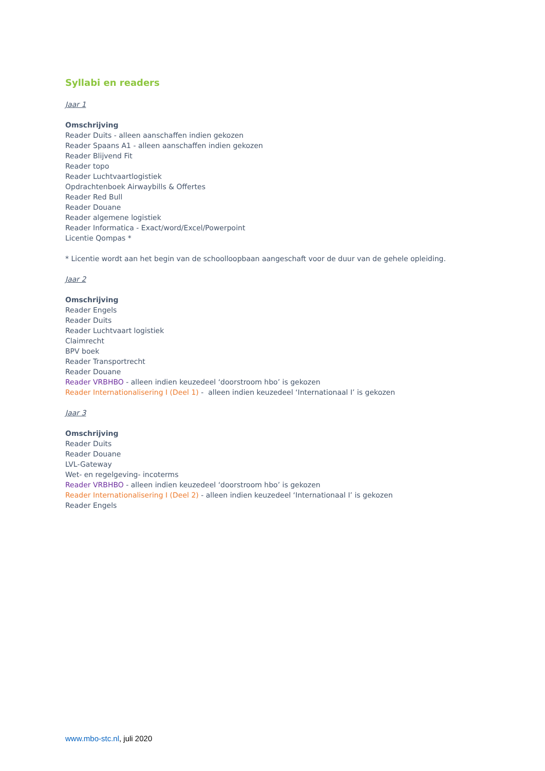Syllabi en readers
Jaar 1
Omschrijving
Reader Duits - alleen aanschaffen indien gekozen
Reader Spaans A1 - alleen aanschaffen indien gekozen
Reader Blijvend Fit
Reader topo
Reader Luchtvaartlogistiek
Opdrachtenboek Airwaybills & Offertes
Reader Red Bull
Reader Douane
Reader algemene logistiek
Reader Informatica - Exact/word/Excel/Powerpoint
Licentie Qompas *
* Licentie wordt aan het begin van de schoolloopbaan aangeschaft voor de duur van de gehele opleiding.
Jaar 2
Omschrijving
Reader Engels
Reader Duits
Reader Luchtvaart logistiek
Claimrecht
BPV boek
Reader Transportrecht
Reader Douane
Reader VRBHBO - alleen indien keuzedeel ‘doorstroom hbo’ is gekozen
Reader Internationalisering I (Deel 1) - alleen indien keuzedeel ‘Internationaal I’ is gekozen
Jaar 3
Omschrijving
Reader Duits
Reader Douane
LVL-Gateway
Wet- en regelgeving- incoterms
Reader VRBHBO - alleen indien keuzedeel ‘doorstroom hbo’ is gekozen
Reader Internationalisering I (Deel 2) - alleen indien keuzedeel ‘Internationaal I’ is gekozen
Reader Engels
www.mbo-stc.nl, juli 2020